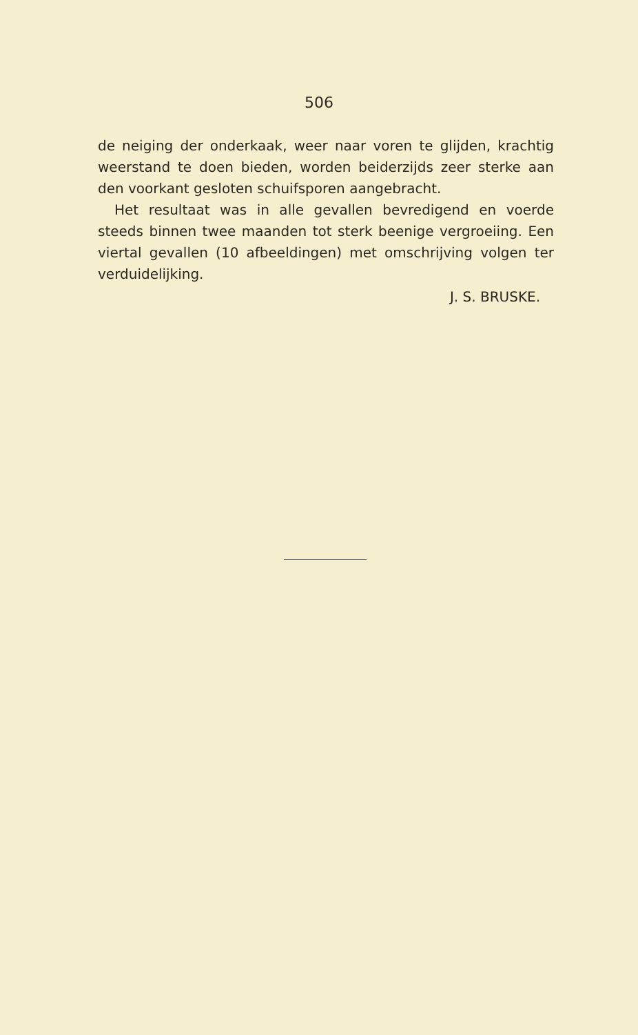506
de neiging der onderkaak, weer naar voren te glijden, krachtig weerstand te doen bieden, worden beiderzijds zeer sterke aan den voorkant gesloten schuifsporen aangebracht.
Het resultaat was in alle gevallen bevredigend en voerde steeds binnen twee maanden tot sterk beenige vergroeiing. Een viertal gevallen (10 afbeeldingen) met omschrijving volgen ter verduidelijking.
J. S. BRUSKE.